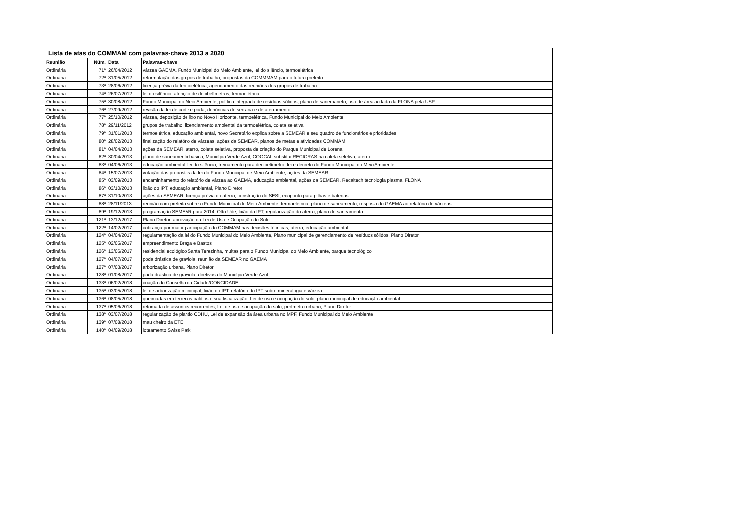| Lista de atas do COMMAM com palavras-chave 2013 a 2020 | | | |
| --- | --- | --- | --- |
| Reunião | Núm. | Data | Palavras-chave |
| Ordinária | 71ª | 26/04/2012 | várzea GAEMA, Fundo Municipal do Meio Ambiente, lei do silêncio, termoelétrica |
| Ordinária | 72ª | 31/05/2012 | reformulação dos grupos de trabalho, propostas do COMMMAM para o futuro prefeito |
| Ordinária | 73ª | 28/06/2012 | licença prévia da termoelétrica, agendamento das reuniões dos grupos de trabalho |
| Ordinária | 74ª | 26/07/2012 | lei do silêncio, aferição de decibelímetros, termoelétrica |
| Ordinária | 75ª | 30/08/2012 | Fundo Municipal do Meio Ambiente, política integrada de resíduos sólidos, plano de sanemaneto, uso de área ao lado da FLONA pela USP |
| Ordinária | 76ª | 27/09/2012 | revisão da lei de corte e poda, denúncias de serraria e de aterramento |
| Ordinária | 77ª | 25/10/2012 | várzea, deposição de lixo no Novo Horizonte, termoelétrica, Fundo Municipal do Meio Ambiente |
| Ordinária | 78ª | 29/11/2012 | grupos de trabalho, licenciamento ambiental da termoelétrica, coleta seletiva |
| Ordinária | 79ª | 31/01/2013 | termoelétrica, educação ambiental, novo Secretário explica sobre a SEMEAR e seu quadro de funcionários e prioridades |
| Ordinária | 80ª | 28/02/2013 | finalização do relatório de várzeas, ações da SEMEAR, planos de metas e atividades COMMAM |
| Ordinária | 81ª | 04/04/2013 | ações da SEMEAR, aterro, coleta seletiva, proposta de criação do Parque Municipal de Lorena |
| Ordinária | 82ª | 30/04/2013 | plano de saneamento básico, Município Verde Azul, COOCAL substitui RECICRAS na coleta seletiva, aterro |
| Ordinária | 83ª | 04/06/2013 | educação ambiental, lei do silêncio, treinamento para decibelímetro, lei e decreto do Fundo Municipal do Meio Ambiente |
| Ordinária | 84ª | 15/07/2013 | votação das propostas da lei do Fundo Municipal de Meio Ambiente, ações da SEMEAR |
| Ordinária | 85ª | 03/09/2013 | encaminhamento do relatório de várzea ao GAEMA, educação ambiental, ações da SEMEAR, Recaltech tecnologia plasma, FLONA |
| Ordinária | 86ª | 03/10/2013 | lixão do IPT, educação ambiental, Plano Diretor |
| Ordinária | 87ª | 31/10/2013 | ações da SEMEAR, licença prévia do aterro, construção do SESI, ecoponto para pilhas e baterias |
| Ordinária | 88ª | 28/11/2013 | reunião com prefeito sobre o Fundo Municipal do Meio Ambiente, termoelétrica, plano de saneamento, resposta do GAEMA ao relatório de várzeas |
| Ordinária | 89ª | 19/12/2013 | programação SEMEAR para 2014, Otto Ude, lixão do IPT, regularização do aterro, plano de saneamento |
| Ordinária | 121ª | 13/12/2017 | Plano Diretor, aprovação da Lei de Uso e Ocupação do Solo |
| Ordinária | 122ª | 14/02/2017 | cobrança por maior participação do COMMAM nas decisões técnicas, aterro, educação ambiental |
| Ordinária | 124ª | 04/04/2017 | regulamentação da lei do Fundo Municipal do Meio Ambiente, Plano municipal de gerenciamento de resíduos sólidos, Plano Diretor |
| Ordinária | 125ª | 02/05/2017 | empreendimento Braga e Bastos |
| Ordinária | 126ª | 13/06/2017 | residencial ecológico Santa Terezinha, multas para o Fundo Municipal do Meio Ambiente, parque tecnológico |
| Ordinária | 127ª | 04/07/2017 | poda drástica de graviola, reunião da SEMEAR no GAEMA |
| Ordinária | 127ª | 07/03/2017 | arborização urbana, Plano Diretor |
| Ordinária | 128ª | 01/08/2017 | poda drástica de graviola, diretivas do Município Verde Azul |
| Ordinária | 133ª | 06/02/2018 | criação do Conselho da Cidade/CONCIDADE |
| Ordinária | 135ª | 03/05/2018 | lei de arborização municipal, lixão do IPT, relatório do IPT sobre mineralogia e várzea |
| Ordinária | 136ª | 08/05/2018 | queimadas em terrenos baldios e sua fiscalização, Lei de uso e ocupação do solo, plano municipal de educação ambiental |
| Ordinária | 137ª | 05/06/2018 | retomada de assuntos recorrentes, Lei de uso e ocupação do solo, perímetro urbano, Plano Diretor |
| Ordinária | 138ª | 03/07/2018 | regularização de plantio CDHU, Lei de expansão da área urbana no MPF, Fundo Municipal do Meio Ambiente |
| Ordinária | 139ª | 07/08/2018 | mau cheiro da ETE |
| Ordinária | 140ª | 04/09/2018 | loteamento Swiss Park |